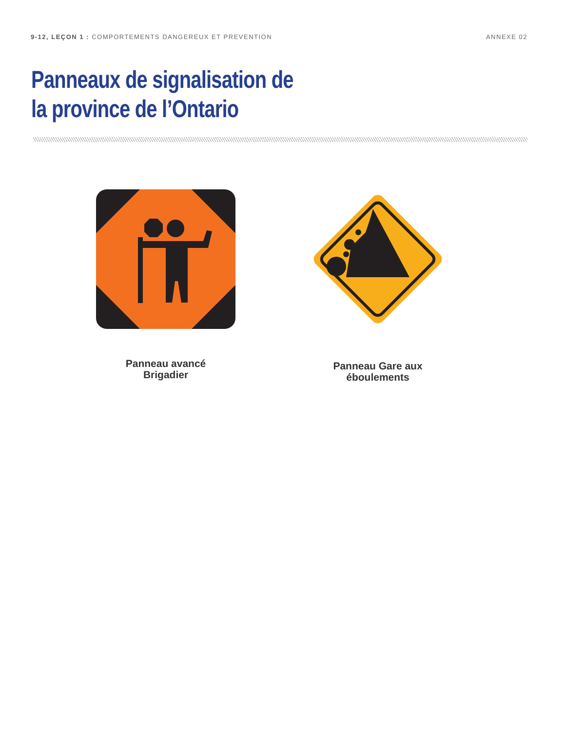9-12, LEÇON 1 : COMPORTEMENTS DANGEREUX ET PREVENTION
ANNEXE 02
Panneaux de signalisation de
la province de l’Ontario
Panneau avancé
Brigadier
Panneau Gare aux
éboulements